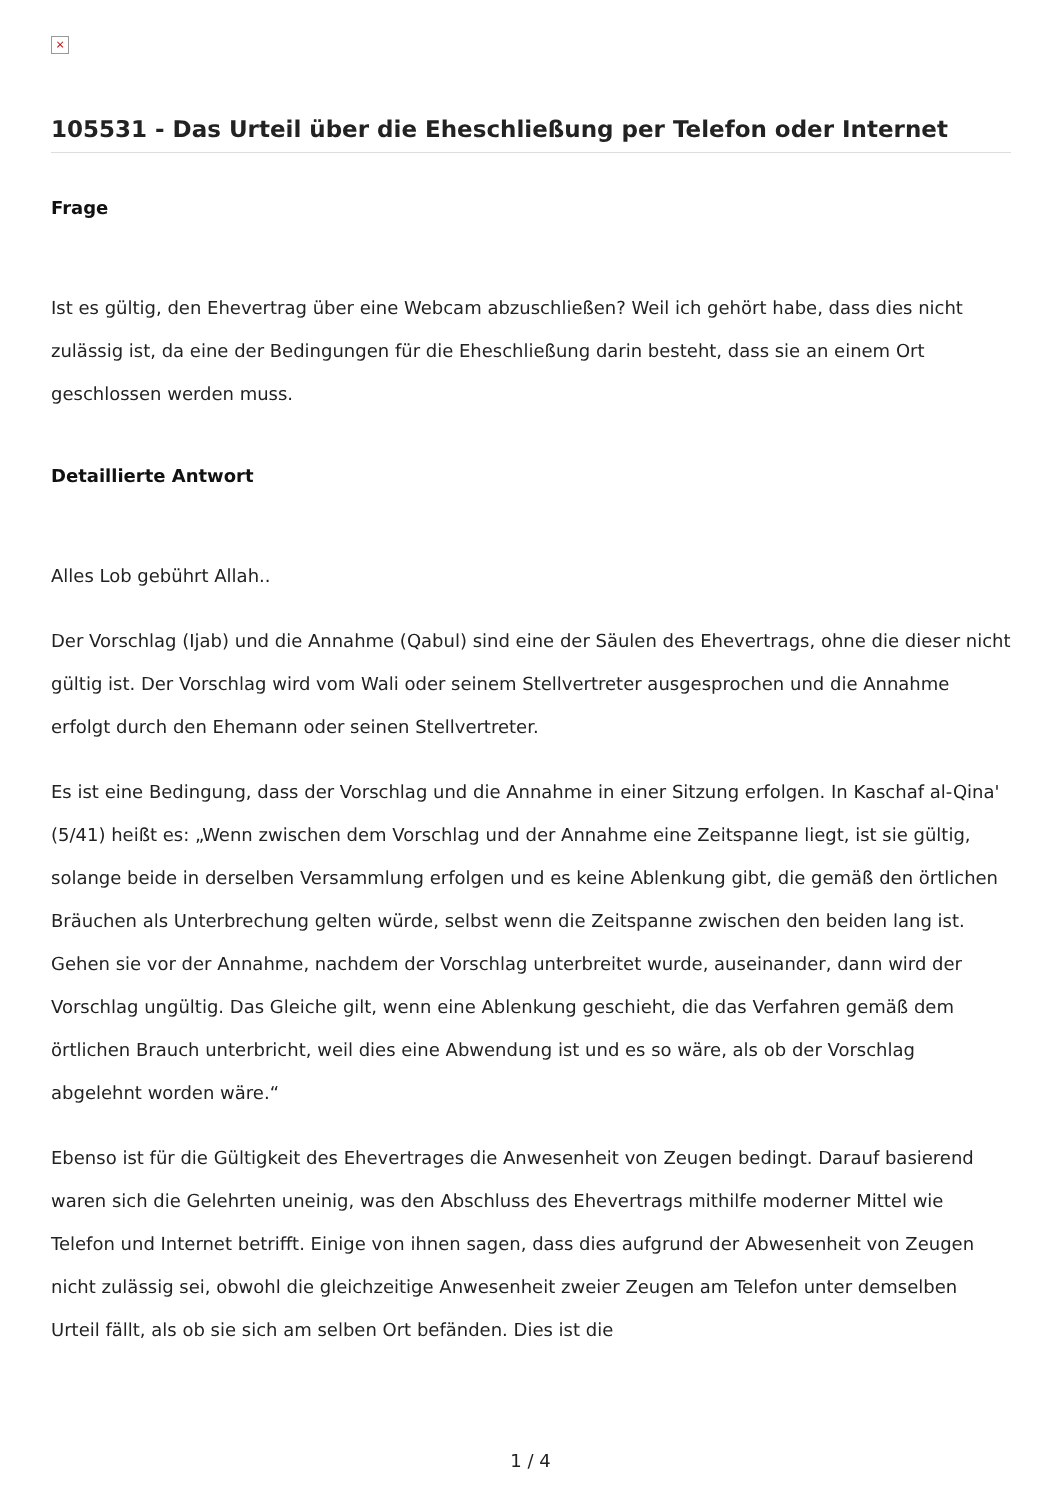×
105531 - Das Urteil über die Eheschließung per Telefon oder Internet
Frage
Ist es gültig, den Ehevertrag über eine Webcam abzuschließen? Weil ich gehört habe, dass dies nicht zulässig ist, da eine der Bedingungen für die Eheschließung darin besteht, dass sie an einem Ort geschlossen werden muss.
Detaillierte Antwort
Alles Lob gebührt Allah..
Der Vorschlag (Ijab) und die Annahme (Qabul) sind eine der Säulen des Ehevertrags, ohne die dieser nicht gültig ist. Der Vorschlag wird vom Wali oder seinem Stellvertreter ausgesprochen und die Annahme erfolgt durch den Ehemann oder seinen Stellvertreter.
Es ist eine Bedingung, dass der Vorschlag und die Annahme in einer Sitzung erfolgen. In Kaschaf al-Qina' (5/41) heißt es: „Wenn zwischen dem Vorschlag und der Annahme eine Zeitspanne liegt, ist sie gültig, solange beide in derselben Versammlung erfolgen und es keine Ablenkung gibt, die gemäß den örtlichen Bräuchen als Unterbrechung gelten würde, selbst wenn die Zeitspanne zwischen den beiden lang ist. Gehen sie vor der Annahme, nachdem der Vorschlag unterbreitet wurde, auseinander, dann wird der Vorschlag ungültig. Das Gleiche gilt, wenn eine Ablenkung geschieht, die das Verfahren gemäß dem örtlichen Brauch unterbricht, weil dies eine Abwendung ist und es so wäre, als ob der Vorschlag abgelehnt worden wäre.“
Ebenso ist für die Gültigkeit des Ehevertrages die Anwesenheit von Zeugen bedingt. Darauf basierend waren sich die Gelehrten uneinig, was den Abschluss des Ehevertrags mithilfe moderner Mittel wie Telefon und Internet betrifft. Einige von ihnen sagen, dass dies aufgrund der Abwesenheit von Zeugen nicht zulässig sei, obwohl die gleichzeitige Anwesenheit zweier Zeugen am Telefon unter demselben Urteil fällt, als ob sie sich am selben Ort befänden. Dies ist die
1 / 4